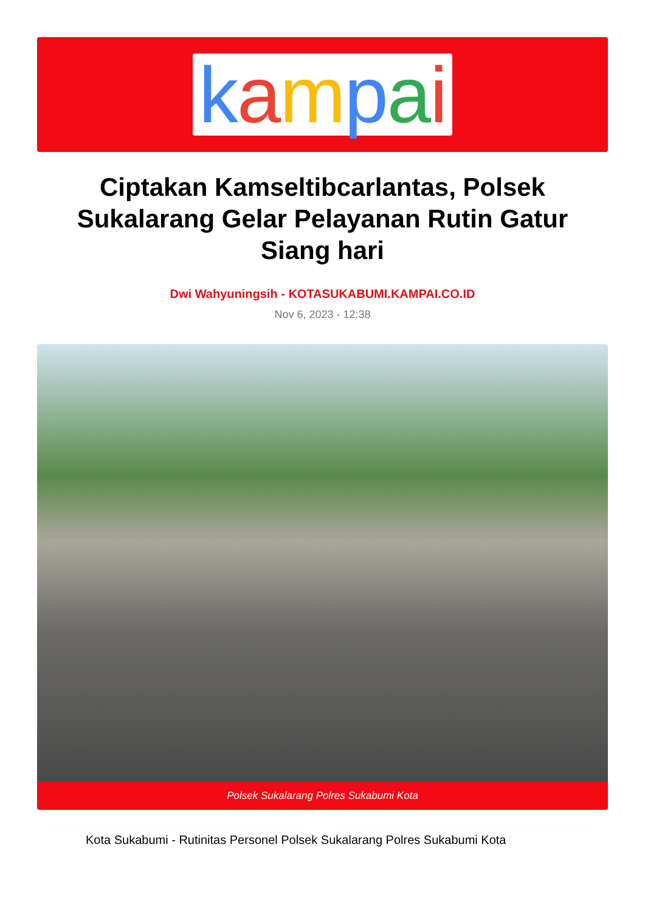kampai
Ciptakan Kamseltibcarlantas, Polsek Sukalarang Gelar Pelayanan Rutin Gatur Siang hari
Dwi Wahyuningsih - KOTASUKABUMI.KAMPAI.CO.ID
Nov 6, 2023 - 12:38
Polsek Sukalarang Polres Sukabumi Kota
Kota Sukabumi - Rutinitas Personel Polsek Sukalarang Polres Sukabumi Kota